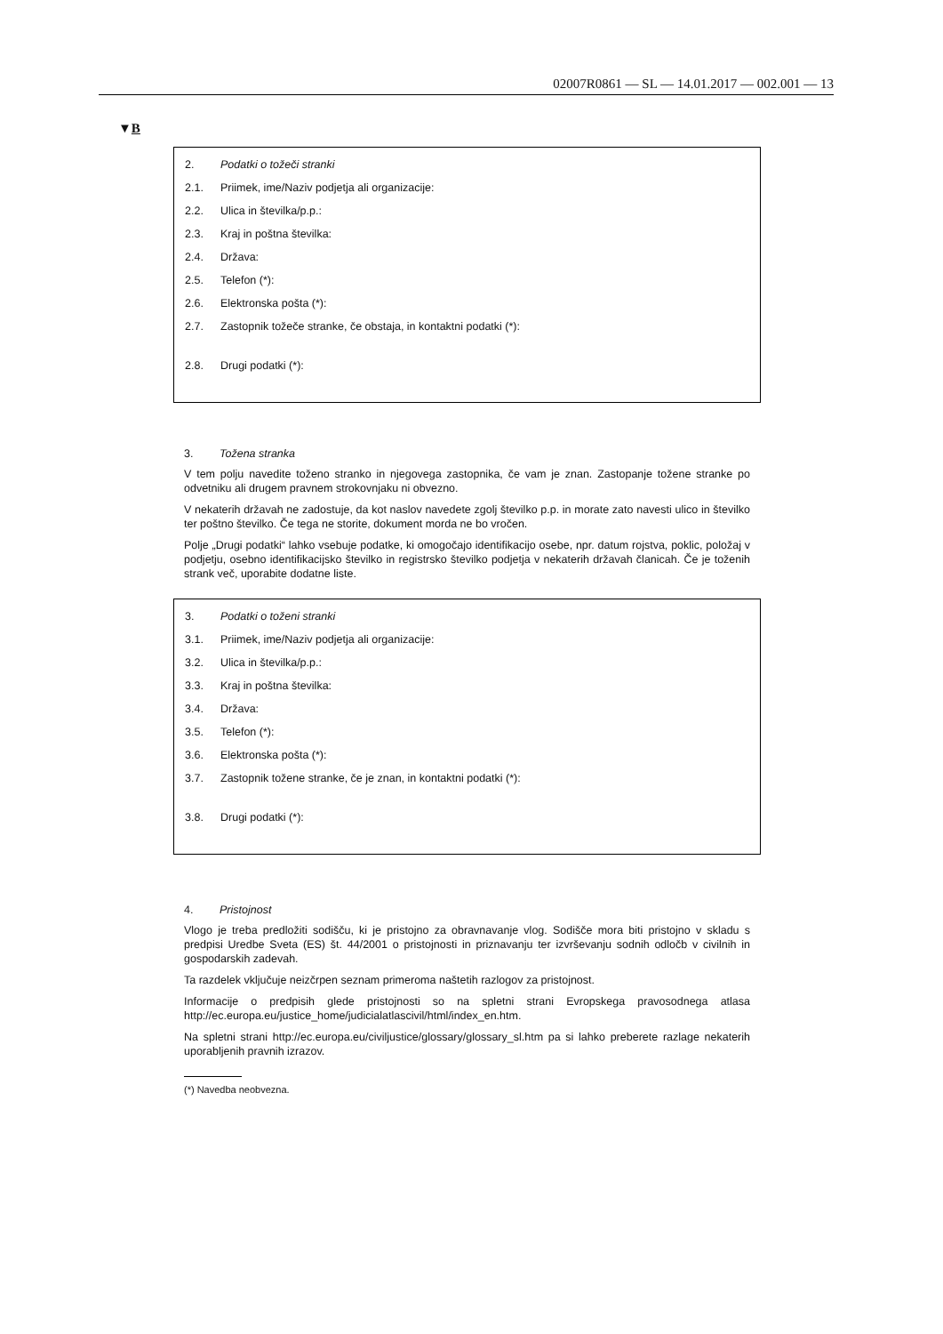02007R0861 — SL — 14.01.2017 — 002.001 — 13
▼B
2. Podatki o tožeči stranki
2.1. Priimek, ime/Naziv podjetja ali organizacije:
2.2. Ulica in številka/p.p.:
2.3. Kraj in poštna številka:
2.4. Država:
2.5. Telefon (*):
2.6. Elektronska pošta (*):
2.7. Zastopnik tožeče stranke, če obstaja, in kontaktni podatki (*):
2.8. Drugi podatki (*):
3. Tožena stranka
V tem polju navedite toženo stranko in njegovega zastopnika, če vam je znan. Zastopanje tožene stranke po odvetniku ali drugem pravnem strokovnjaku ni obvezno.
V nekaterih državah ne zadostuje, da kot naslov navedete zgolj številko p.p. in morate zato navesti ulico in številko ter poštno številko. Če tega ne storite, dokument morda ne bo vročen.
Polje „Drugi podatki“ lahko vsebuje podatke, ki omogočajo identifikacijo osebe, npr. datum rojstva, poklic, položaj v podjetju, osebno identifikacijsko številko in registrsko številko podjetja v nekaterih državah članicah. Če je toženih strank več, uporabite dodatne liste.
3. Podatki o toženi stranki
3.1. Priimek, ime/Naziv podjetja ali organizacije:
3.2. Ulica in številka/p.p.:
3.3. Kraj in poštna številka:
3.4. Država:
3.5. Telefon (*):
3.6. Elektronska pošta (*):
3.7. Zastopnik tožene stranke, če je znan, in kontaktni podatki (*):
3.8. Drugi podatki (*):
4. Pristojnost
Vlogo je treba predložiti sodišču, ki je pristojno za obravnavanje vlog. Sodišče mora biti pristojno v skladu s predpisi Uredbe Sveta (ES) št. 44/2001 o pristojnosti in priznavanju ter izvrševanju sodnih odločb v civilnih in gospodarskih zadevah.
Ta razdelek vključuje neizčrpen seznam primeroma naštetih razlogov za pristojnost.
Informacije o predpisih glede pristojnosti so na spletni strani Evropskega pravosodnega atlasa http://ec.europa.eu/justice_home/judicialatlascivil/html/index_en.htm.
Na spletni strani http://ec.europa.eu/civiljustice/glossary/glossary_sl.htm pa si lahko preberete razlage nekaterih uporabljenih pravnih izrazov.
(*) Navedba neobvezna.